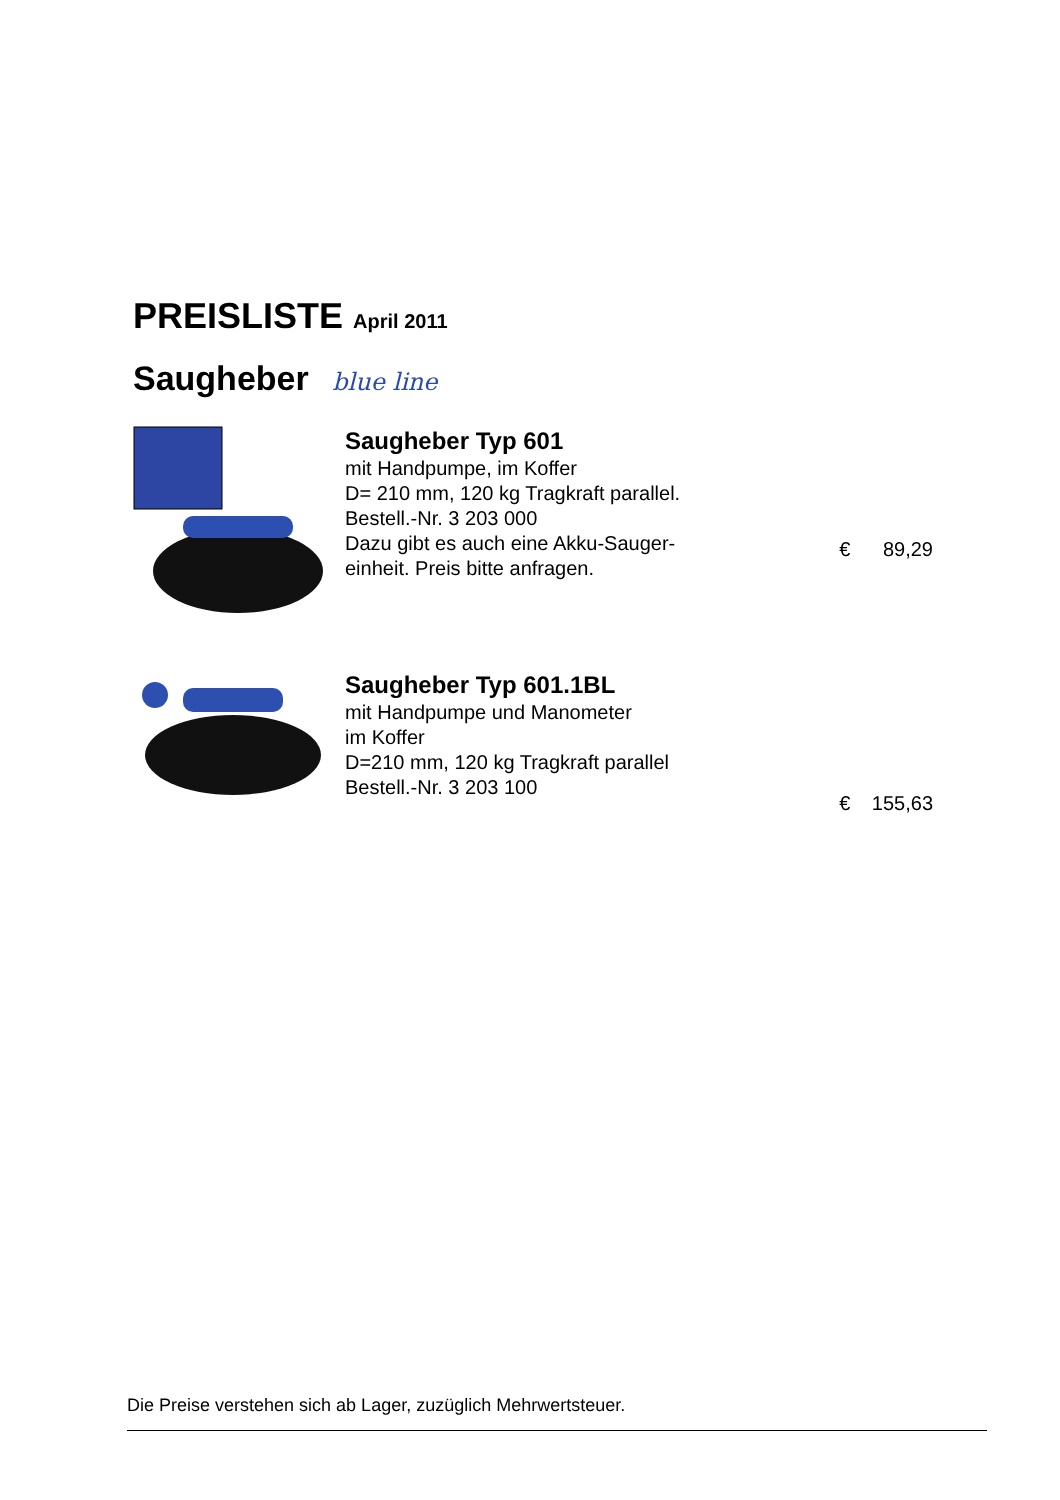PREISLISTE April 2011
Saugheber blue line
Saugheber Typ 601
mit Handpumpe, im Koffer
D= 210 mm, 120 kg Tragkraft parallel.
Bestell.-Nr. 3 203 000
Dazu gibt es auch eine Akku-Sauger-
einheit. Preis bitte anfragen.
€ 89,29
Saugheber Typ 601.1BL
mit Handpumpe und Manometer
im Koffer
D=210 mm, 120 kg Tragkraft parallel
Bestell.-Nr. 3 203 100
€ 155,63
Die Preise verstehen sich ab Lager, zuzüglich Mehrwertsteuer.